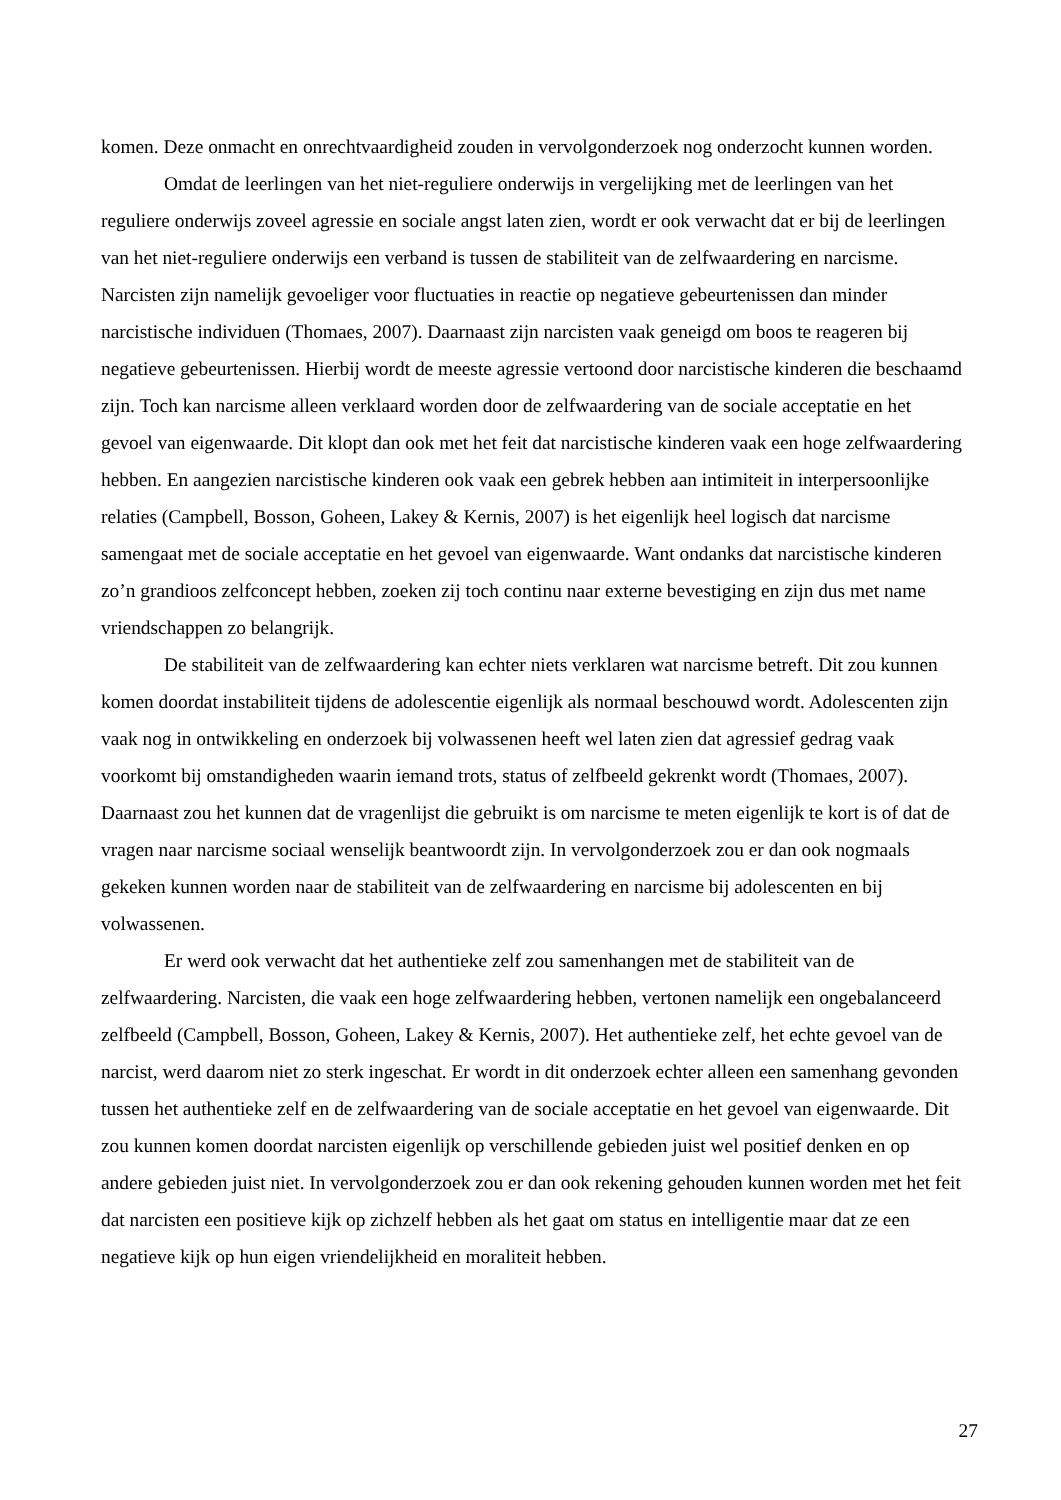komen. Deze onmacht en onrechtvaardigheid zouden in vervolgonderzoek nog onderzocht kunnen worden.
Omdat de leerlingen van het niet-reguliere onderwijs in vergelijking met de leerlingen van het reguliere onderwijs zoveel agressie en sociale angst laten zien, wordt er ook verwacht dat er bij de leerlingen van het niet-reguliere onderwijs een verband is tussen de stabiliteit van de zelfwaardering en narcisme. Narcisten zijn namelijk gevoeliger voor fluctuaties in reactie op negatieve gebeurtenissen dan minder narcistische individuen (Thomaes, 2007). Daarnaast zijn narcisten vaak geneigd om boos te reageren bij negatieve gebeurtenissen. Hierbij wordt de meeste agressie vertoond door narcistische kinderen die beschaamd zijn. Toch kan narcisme alleen verklaard worden door de zelfwaardering van de sociale acceptatie en het gevoel van eigenwaarde. Dit klopt dan ook met het feit dat narcistische kinderen vaak een hoge zelfwaardering hebben. En aangezien narcistische kinderen ook vaak een gebrek hebben aan intimiteit in interpersoonlijke relaties (Campbell, Bosson, Goheen, Lakey & Kernis, 2007) is het eigenlijk heel logisch dat narcisme samengaat met de sociale acceptatie en het gevoel van eigenwaarde. Want ondanks dat narcistische kinderen zo’n grandioos zelfconcept hebben, zoeken zij toch continu naar externe bevestiging en zijn dus met name vriendschappen zo belangrijk.
De stabiliteit van de zelfwaardering kan echter niets verklaren wat narcisme betreft. Dit zou kunnen komen doordat instabiliteit tijdens de adolescentie eigenlijk als normaal beschouwd wordt. Adolescenten zijn vaak nog in ontwikkeling en onderzoek bij volwassenen heeft wel laten zien dat agressief gedrag vaak voorkomt bij omstandigheden waarin iemand trots, status of zelfbeeld gekrenkt wordt (Thomaes, 2007). Daarnaast zou het kunnen dat de vragenlijst die gebruikt is om narcisme te meten eigenlijk te kort is of dat de vragen naar narcisme sociaal wenselijk beantwoordt zijn. In vervolgonderzoek zou er dan ook nogmaals gekeken kunnen worden naar de stabiliteit van de zelfwaardering en narcisme bij adolescenten en bij volwassenen.
Er werd ook verwacht dat het authentieke zelf zou samenhangen met de stabiliteit van de zelfwaardering. Narcisten, die vaak een hoge zelfwaardering hebben, vertonen namelijk een ongebalanceerd zelfbeeld (Campbell, Bosson, Goheen, Lakey & Kernis, 2007). Het authentieke zelf, het echte gevoel van de narcist, werd daarom niet zo sterk ingeschat. Er wordt in dit onderzoek echter alleen een samenhang gevonden tussen het authentieke zelf en de zelfwaardering van de sociale acceptatie en het gevoel van eigenwaarde. Dit zou kunnen komen doordat narcisten eigenlijk op verschillende gebieden juist wel positief denken en op andere gebieden juist niet. In vervolgonderzoek zou er dan ook rekening gehouden kunnen worden met het feit dat narcisten een positieve kijk op zichzelf hebben als het gaat om status en intelligentie maar dat ze een negatieve kijk op hun eigen vriendelijkheid en moraliteit hebben.
27